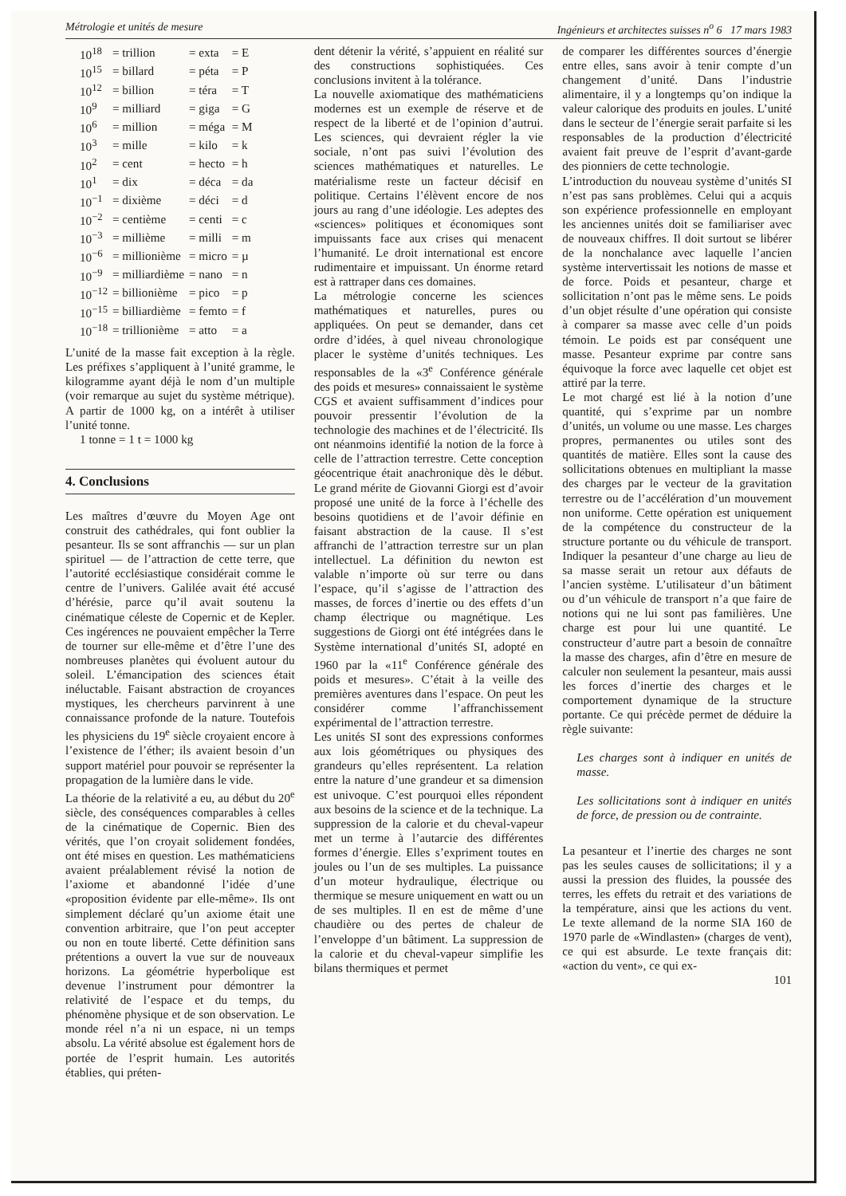Métrologie et unités de mesure Ingénieurs et architectes suisses n<sup>o</sup> 6 17 mars 1983
| 10<sup>18</sup> | = trillion | = exta | = E |
| 10<sup>15</sup> | = billard | = péta | = P |
| 10<sup>12</sup> | = billion | = téra | = T |
| 10<sup>9</sup> | = milliard | = giga | = G |
| 10<sup>6</sup> | = million | = méga | = M |
| 10<sup>3</sup> | = mille | = kilo | = k |
| 10<sup>2</sup> | = cent | = hecto | = h |
| 10<sup>1</sup> | = dix | = déca | = da |
| 10<sup>−1</sup> | = dixième | = déci | = d |
| 10<sup>−2</sup> | = centième | = centi | = c |
| 10<sup>−3</sup> | = millième | = milli | = m |
| 10<sup>−6</sup> | = millionième | = micro | = µ |
| 10<sup>−9</sup> | = milliardième | = nano | = n |
| 10<sup>−12</sup> | = billionième | = pico | = p |
| 10<sup>−15</sup> | = billiardième | = femto | = f |
| 10<sup>−18</sup> | = trillionième | = atto | = a |
L’unité de la masse fait exception à la règle. Les préfixes s’appliquent à l’unité gramme, le kilogramme ayant déjà le nom d’un multiple (voir remarque au sujet du système métrique). A partir de 1000 kg, on a intérêt à utiliser l’unité tonne.
1 tonne = 1 t = 1000 kg
4. Conclusions
Les maîtres d’œuvre du Moyen Age ont construit des cathédrales, qui font oublier la pesanteur. Ils se sont affranchis — sur un plan spirituel — de l’attraction de cette terre, que l’autorité ecclésiastique considérait comme le centre de l’univers. Galilée avait été accusé d’hérésie, parce qu’il avait soutenu la cinématique céleste de Copernic et de Kepler. Ces ingérences ne pouvaient empêcher la Terre de tourner sur elle-même et d’être l’une des nombreuses planètes qui évoluent autour du soleil. L’émancipation des sciences était inéluctable. Faisant abstraction de croyances mystiques, les chercheurs parvinrent à une connaissance profonde de la nature. Toutefois les physiciens du 19<sup>e</sup> siècle croyaient encore à l’existence de l’éther; ils avaient besoin d’un support matériel pour pouvoir se représenter la propagation de la lumière dans le vide.
La théorie de la relativité a eu, au début du 20<sup>e</sup> siècle, des conséquences comparables à celles de la cinématique de Copernic. Bien des vérités, que l’on croyait solidement fondées, ont été mises en question. Les mathématiciens avaient préalablement révisé la notion de l’axiome et abandonné l’idée d’une «proposition évidente par elle-même». Ils ont simplement déclaré qu’un axiome était une convention arbitraire, que l’on peut accepter ou non en toute liberté. Cette définition sans prétentions a ouvert la vue sur de nouveaux horizons. La géométrie hyperbolique est devenue l’instrument pour démontrer la relativité de l’espace et du temps, du phénomène physique et de son observation. Le monde réel n’a ni un espace, ni un temps absolu. La vérité absolue est également hors de portée de l’esprit humain. Les autorités établies, qui préten-
dent détenir la vérité, s’appuient en réalité sur des constructions sophistiquées. Ces conclusions invitent à la tolérance.
La nouvelle axiomatique des mathématiciens modernes est un exemple de réserve et de respect de la liberté et de l’opinion d’autrui. Les sciences, qui devraient régler la vie sociale, n’ont pas suivi l’évolution des sciences mathématiques et naturelles. Le matérialisme reste un facteur décisif en politique. Certains l’élèvent encore de nos jours au rang d’une idéologie. Les adeptes des «sciences» politiques et économiques sont impuissants face aux crises qui menacent l’humanité. Le droit international est encore rudimentaire et impuissant. Un énorme retard est à rattraper dans ces domaines.
La métrologie concerne les sciences mathématiques et naturelles, pures ou appliquées. On peut se demander, dans cet ordre d’idées, à quel niveau chronologique placer le système d’unités techniques. Les responsables de la «3<sup>e</sup> Conférence générale des poids et mesures» connaissaient le système CGS et avaient suffisamment d’indices pour pouvoir pressentir l’évolution de la technologie des machines et de l’électricité. Ils ont néanmoins identifié la notion de la force à celle de l’attraction terrestre. Cette conception géocentrique était anachronique dès le début. Le grand mérite de Giovanni Giorgi est d’avoir proposé une unité de la force à l’échelle des besoins quotidiens et de l’avoir définie en faisant abstraction de la cause. Il s’est affranchi de l’attraction terrestre sur un plan intellectuel. La définition du newton est valable n’importe où sur terre ou dans l’espace, qu’il s’agisse de l’attraction des masses, de forces d’inertie ou des effets d’un champ électrique ou magnétique. Les suggestions de Giorgi ont été intégrées dans le Système international d’unités SI, adopté en 1960 par la «11<sup>e</sup> Conférence générale des poids et mesures». C’était à la veille des premières aventures dans l’espace. On peut les considérer comme l’affranchissement expérimental de l’attraction terrestre.
Les unités SI sont des expressions conformes aux lois géométriques ou physiques des grandeurs qu’elles représentent. La relation entre la nature d’une grandeur et sa dimension est univoque. C’est pourquoi elles répondent aux besoins de la science et de la technique. La suppression de la calorie et du cheval-vapeur met un terme à l’autarcie des différentes formes d’énergie. Elles s’expriment toutes en joules ou l’un de ses multiples. La puissance d’un moteur hydraulique, électrique ou thermique se mesure uniquement en watt ou un de ses multiples. Il en est de même d’une chaudière ou des pertes de chaleur de l’enveloppe d’un bâtiment. La suppression de la calorie et du cheval-vapeur simplifie les bilans thermiques et permet
de comparer les différentes sources d’énergie entre elles, sans avoir à tenir compte d’un changement d’unité. Dans l’industrie alimentaire, il y a longtemps qu’on indique la valeur calorique des produits en joules. L’unité dans le secteur de l’énergie serait parfaite si les responsables de la production d’électricité avaient fait preuve de l’esprit d’avant-garde des pionniers de cette technologie.
L’introduction du nouveau système d’unités SI n’est pas sans problèmes. Celui qui a acquis son expérience professionnelle en employant les anciennes unités doit se familiariser avec de nouveaux chiffres. Il doit surtout se libérer de la nonchalance avec laquelle l’ancien système intervertissait les notions de masse et de force. Poids et pesanteur, charge et sollicitation n’ont pas le même sens. Le poids d’un objet résulte d’une opération qui consiste à comparer sa masse avec celle d’un poids témoin. Le poids est par conséquent une masse. Pesanteur exprime par contre sans équivoque la force avec laquelle cet objet est attiré par la terre.
Le mot chargé est lié à la notion d’une quantité, qui s’exprime par un nombre d’unités, un volume ou une masse. Les charges propres, permanentes ou utiles sont des quantités de matière. Elles sont la cause des sollicitations obtenues en multipliant la masse des charges par le vecteur de la gravitation terrestre ou de l’accélération d’un mouvement non uniforme. Cette opération est uniquement de la compétence du constructeur de la structure portante ou du véhicule de transport. Indiquer la pesanteur d’une charge au lieu de sa masse serait un retour aux défauts de l’ancien système. L’utilisateur d’un bâtiment ou d’un véhicule de transport n’a que faire de notions qui ne lui sont pas familières. Une charge est pour lui une quantité. Le constructeur d’autre part a besoin de connaître la masse des charges, afin d’être en mesure de calculer non seulement la pesanteur, mais aussi les forces d’inertie des charges et le comportement dynamique de la structure portante. Ce qui précède permet de déduire la règle suivante:
Les charges sont à indiquer en unités de masse.
Les sollicitations sont à indiquer en unités de force, de pression ou de contrainte.
La pesanteur et l’inertie des charges ne sont pas les seules causes de sollicitations; il y a aussi la pression des fluides, la poussée des terres, les effets du retrait et des variations de la température, ainsi que les actions du vent. Le texte allemand de la norme SIA 160 de 1970 parle de «Windlasten» (charges de vent), ce qui est absurde. Le texte français dit: «action du vent», ce qui ex-
101